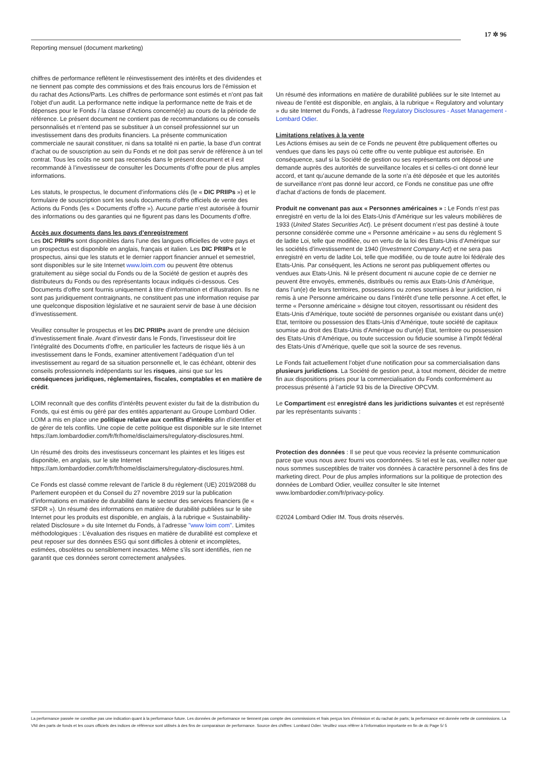17 ✲ 96
Reporting mensuel (document marketing)
chiffres de performance reflètent le réinvestissement des intérêts et des dividendes et ne tiennent pas compte des commissions et des frais encourus lors de l’émission et du rachat des Actions/Parts. Les chiffres de performance sont estimés et n’ont pas fait l’objet d’un audit. La performance nette indique la performance nette de frais et de dépenses pour le Fonds / la classe d’Actions concerné(e) au cours de la période de référence. Le présent document ne contient pas de recommandations ou de conseils personnalisés et n’entend pas se substituer à un conseil professionnel sur un investissement dans des produits financiers. La présente communication commerciale ne saurait constituer, ni dans sa totalité ni en partie, la base d’un contrat d’achat ou de souscription au sein du Fonds et ne doit pas servir de référence à un tel contrat. Tous les coûts ne sont pas recensés dans le présent document et il est recommandé à l’investisseur de consulter les Documents d’offre pour de plus amples informations.
Les statuts, le prospectus, le document d’informations clés (le « DIC PRIIPs ») et le formulaire de souscription sont les seuls documents d’offre officiels de vente des Actions du Fonds (les « Documents d’offre »). Aucune partie n’est autorisée à fournir des informations ou des garanties qui ne figurent pas dans les Documents d’offre.
Accès aux documents dans les pays d’enregistrement
Les DIC PRIIPs sont disponibles dans l’une des langues officielles de votre pays et un prospectus est disponible en anglais, français et italien. Les DIC PRIIPs et le prospectus, ainsi que les statuts et le dernier rapport financier annuel et semestriel, sont disponibles sur le site Internet www.loim.com ou peuvent être obtenus gratuitement au siège social du Fonds ou de la Société de gestion et auprès des distributeurs du Fonds ou des représentants locaux indiqués ci-dessous. Ces Documents d’offre sont fournis uniquement à titre d’information et d’illustration. Ils ne sont pas juridiquement contraignants, ne constituent pas une information requise par une quelconque disposition législative et ne sauraient servir de base à une décision d’investissement.
Veuillez consulter le prospectus et les DIC PRIIPs avant de prendre une décision d’investissement finale. Avant d’investir dans le Fonds, l’investisseur doit lire l’intégralité des Documents d’offre, en particulier les facteurs de risque liés à un investissement dans le Fonds, examiner attentivement l’adéquation d’un tel investissement au regard de sa situation personnelle et, le cas échéant, obtenir des conseils professionnels indépendants sur les risques, ainsi que sur les conséquences juridiques, réglementaires, fiscales, comptables et en matière de crédit.
LOIM reconnaît que des conflits d’intérêts peuvent exister du fait de la distribution du Fonds, qui est émis ou géré par des entités appartenant au Groupe Lombard Odier. LOIM a mis en place une politique relative aux conflits d’intérêts afin d’identifier et de gérer de tels conflits. Une copie de cette politique est disponible sur le site Internet https://am.lombardodier.com/fr/fr/home/disclaimers/regulatory-disclosures.html.
Un résumé des droits des investisseurs concernant les plaintes et les litiges est disponible, en anglais, sur le site Internet https://am.lombardodier.com/fr/fr/home/disclaimers/regulatory-disclosures.html.
Ce Fonds est classé comme relevant de l’article 8 du règlement (UE) 2019/2088 du Parlement européen et du Conseil du 27 novembre 2019 sur la publication d’informations en matière de durabilité dans le secteur des services financiers (le « SFDR »). Un résumé des informations en matière de durabilité publiées sur le site Internet pour les produits est disponible, en anglais, à la rubrique « Sustainability-related Disclosure » du site Internet du Fonds, à l’adresse "www loim com". Limites méthodologiques : L’évaluation des risques en matière de durabilité est complexe et peut reposer sur des données ESG qui sont difficiles à obtenir et incomplètes, estimées, obsolètes ou sensiblement inexactes. Même s’ils sont identifiés, rien ne garantit que ces données seront correctement analysées.
Un résumé des informations en matière de durabilité publiées sur le site Internet au niveau de l’entité est disponible, en anglais, à la rubrique « Regulatory and voluntary » du site Internet du Fonds, à l’adresse Regulatory Disclosures - Asset Management - Lombard Odier.
Limitations relatives à la vente
Les Actions émises au sein de ce Fonds ne peuvent être publiquement offertes ou vendues que dans les pays où cette offre ou vente publique est autorisée. En conséquence, sauf si la Société de gestion ou ses représentants ont déposé une demande auprès des autorités de surveillance locales et si celles-ci ont donné leur accord, et tant qu’aucune demande de la sorte n’a été déposée et que les autorités de surveillance n’ont pas donné leur accord, ce Fonds ne constitue pas une offre d’achat d’actions de fonds de placement.
Produit ne convenant pas aux « Personnes américaines » : Le Fonds n’est pas enregistré en vertu de la loi des Etats-Unis d’Amérique sur les valeurs mobilières de 1933 (United States Securities Act). Le présent document n’est pas destiné à toute personne considérée comme une « Personne américaine » au sens du règlement S de ladite Loi, telle que modifiée, ou en vertu de la loi des Etats-Unis d’Amérique sur les sociétés d’investissement de 1940 (Investment Company Act) et ne sera pas enregistré en vertu de ladite Loi, telle que modifiée, ou de toute autre loi fédérale des Etats-Unis. Par conséquent, les Actions ne seront pas publiquement offertes ou vendues aux Etats-Unis. Ni le présent document ni aucune copie de ce dernier ne peuvent être envoyés, emmenés, distribués ou remis aux Etats-Unis d’Amérique, dans l’un(e) de leurs territoires, possessions ou zones soumises à leur juridiction, ni remis à une Personne américaine ou dans l’intérêt d’une telle personne. A cet effet, le terme « Personne américaine » désigne tout citoyen, ressortissant ou résident des Etats-Unis d’Amérique, toute société de personnes organisée ou existant dans un(e) Etat, territoire ou possession des Etats-Unis d’Amérique, toute société de capitaux soumise au droit des Etats-Unis d’Amérique ou d’un(e) Etat, territoire ou possession des Etats-Unis d’Amérique, ou toute succession ou fiducie soumise à l’impôt fédéral des Etats-Unis d’Amérique, quelle que soit la source de ses revenus.
Le Fonds fait actuellement l’objet d’une notification pour sa commercialisation dans plusieurs juridictions. La Société de gestion peut, à tout moment, décider de mettre fin aux dispositions prises pour la commercialisation du Fonds conformément au processus présenté à l’article 93 bis de la Directive OPCVM.
Le Compartiment est enregistré dans les juridictions suivantes et est représenté par les représentants suivants :
Protection des données : Il se peut que vous receviez la présente communication parce que vous nous avez fourni vos coordonnées. Si tel est le cas, veuillez noter que nous sommes susceptibles de traiter vos données à caractère personnel à des fins de marketing direct. Pour de plus amples informations sur la politique de protection des données de Lombard Odier, veuillez consulter le site Internet www.lombardodier.com/fr/privacy-policy.
©2024 Lombard Odier IM. Tous droits réservés.
La performance passée ne constitue pas une indication quant à la performance future. Les données de performance ne tiennent pas compte des commissions et frais perçus lors d’émission et du rachat de parts; la performance est donnée nette de commissions. La VNI des parts de fonds et les cours officiels des indices de référence sont utilisés à des fins de comparaison de performance. Source des chiffres: Lombard Odier. Veuillez vous référer à l’information importante en fin de dc Page 5/ 5